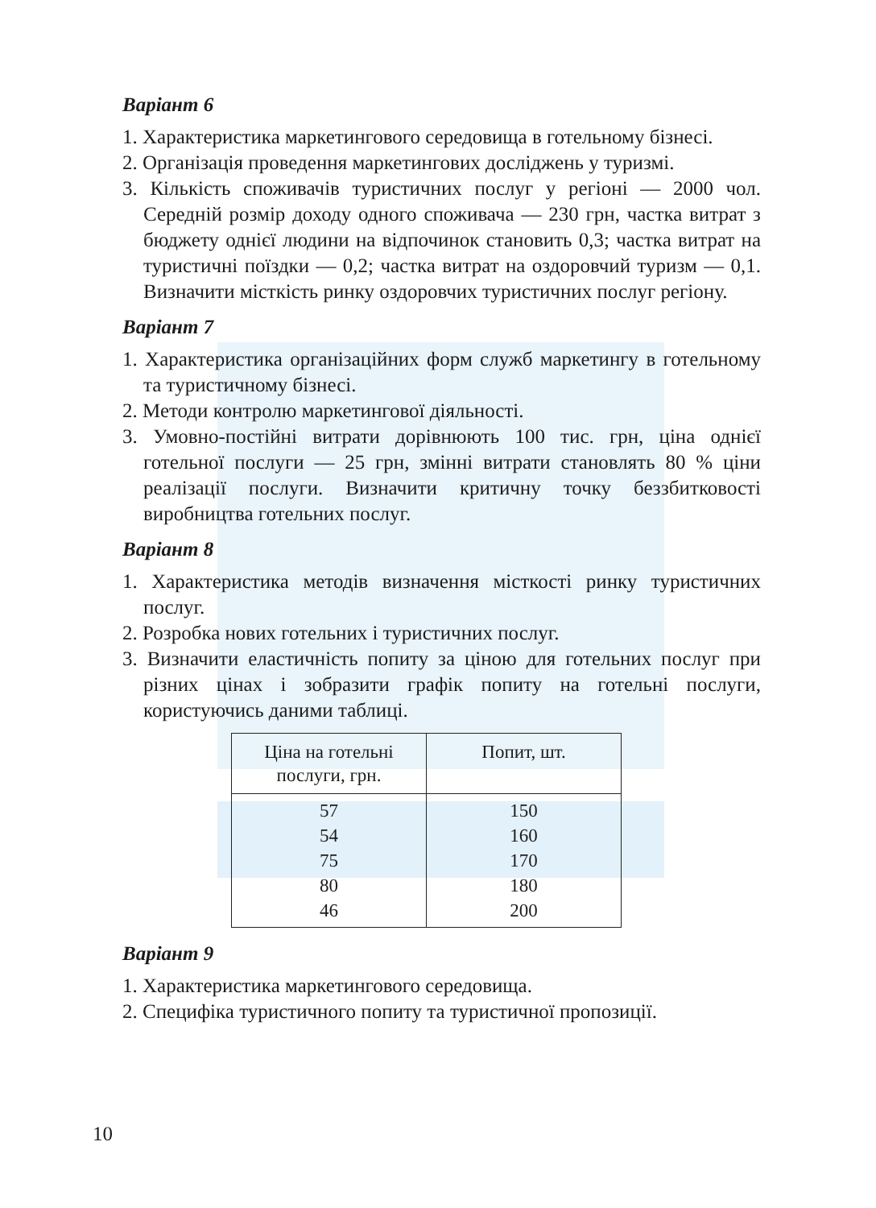Варіант 6
1. Характеристика маркетингового середовища в готельному бізнесі.
2. Організація проведення маркетингових досліджень у туризмі.
3. Кількість споживачів туристичних послуг у регіоні — 2000 чол. Середній розмір доходу одного споживача — 230 грн, частка витрат з бюджету однієї людини на відпочинок становить 0,3; частка витрат на туристичні поїздки — 0,2; частка витрат на оздоровчий туризм — 0,1. Визначити місткість ринку оздоровчих туристичних послуг регіону.
Варіант 7
1. Характеристика організаційних форм служб маркетингу в готельному та туристичному бізнесі.
2. Методи контролю маркетингової діяльності.
3. Умовно-постійні витрати дорівнюють 100 тис. грн, ціна однієї готельної послуги — 25 грн, змінні витрати становлять 80 % ціни реалізації послуги. Визначити критичну точку беззбитковості виробництва готельних послуг.
Варіант 8
1. Характеристика методів визначення місткості ринку туристичних послуг.
2. Розробка нових готельних і туристичних послуг.
3. Визначити еластичність попиту за ціною для готельних послуг при різних цінах і зобразити графік попиту на готельні послуги, користуючись даними таблиці.
| Ціна на готельні послуги, грн. | Попит, шт. |
| --- | --- |
| 57 | 150 |
| 54 | 160 |
| 75 | 170 |
| 80 | 180 |
| 46 | 200 |
Варіант 9
1. Характеристика маркетингового середовища.
2. Специфіка туристичного попиту та туристичної пропозиції.
10